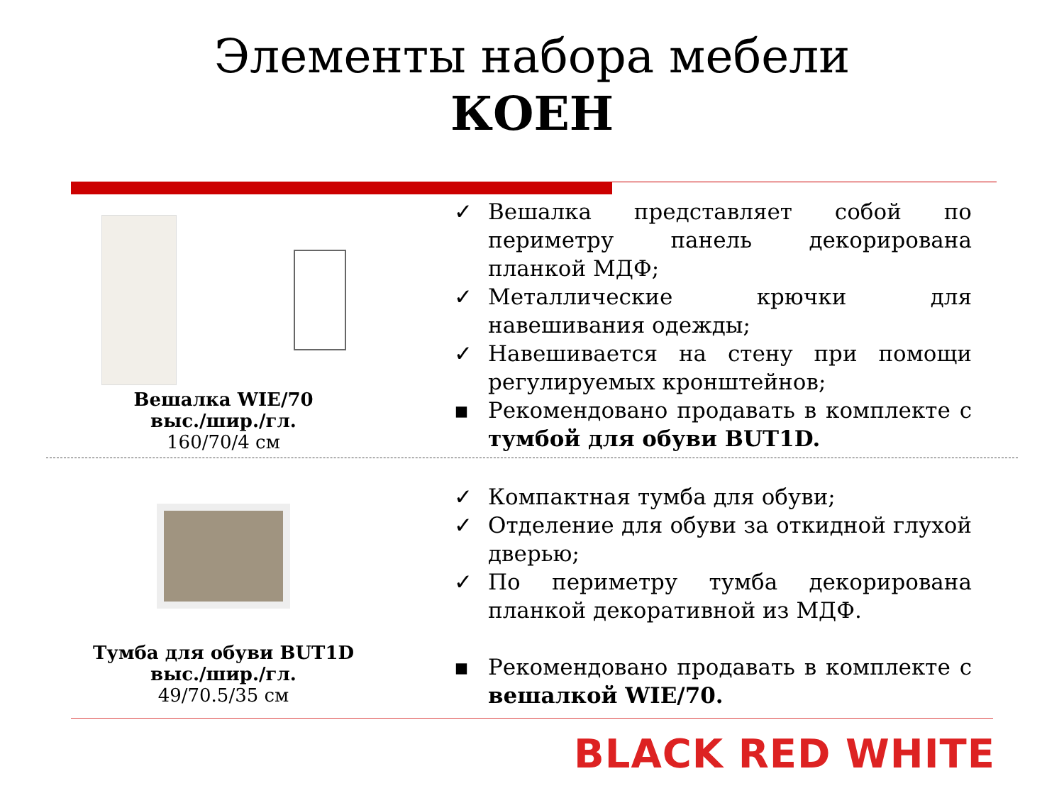Элементы набора мебели
КОЕН
Вешалка WIE/70
выс./шир./гл.
160/70/4 см
✓ Вешалка представляет собой по периметру панель декорирована планкой МДФ;
✓ Металлические крючки для навешивания одежды;
✓ Навешивается на стену при помощи регулируемых кронштейнов;
▪ Рекомендовано продавать в комплекте с тумбой для обуви BUT1D.
Тумба для обуви BUT1D
выс./шир./гл.
49/70.5/35 см
✓ Компактная тумба для обуви;
✓ Отделение для обуви за откидной глухой дверью;
✓ По периметру тумба декорирована планкой декоративной из МДФ.
▪ Рекомендовано продавать в комплекте с вешалкой WIE/70.
BLACK RED WHITE